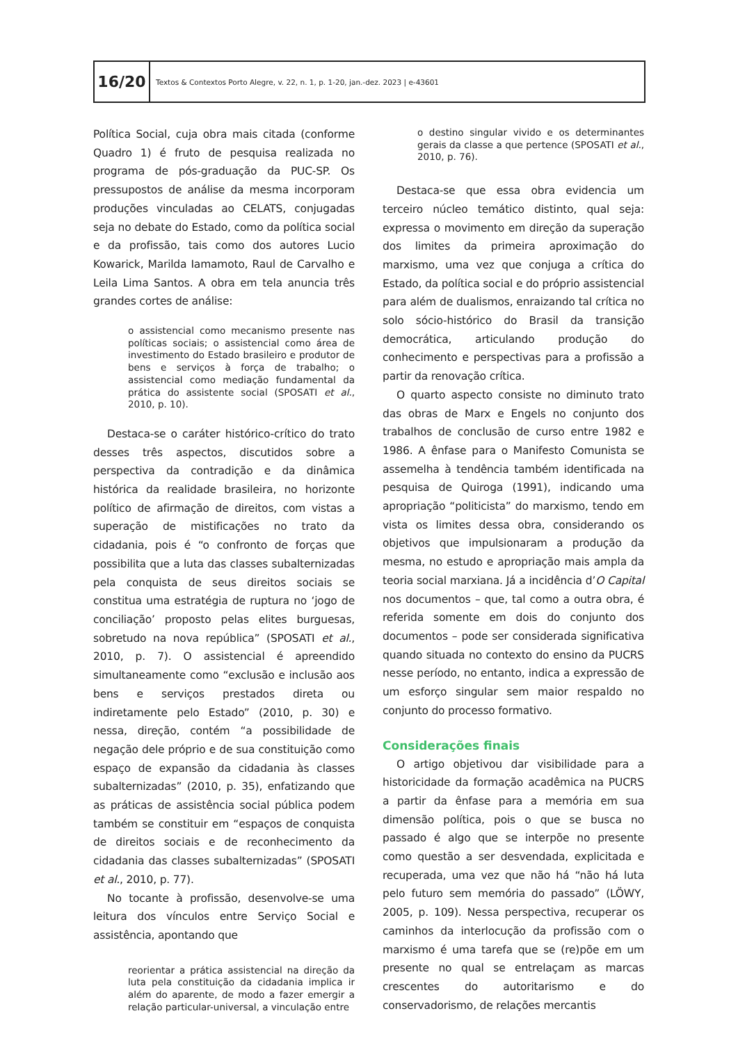16/20
Textos & Contextos Porto Alegre, v. 22, n. 1, p. 1-20, jan.-dez. 2023 | e-43601
Política Social, cuja obra mais citada (conforme Quadro 1) é fruto de pesquisa realizada no programa de pós-graduação da PUC-SP. Os pressupostos de análise da mesma incorporam produções vinculadas ao CELATS, conjugadas seja no debate do Estado, como da política social e da profissão, tais como dos autores Lucio Kowarick, Marilda Iamamoto, Raul de Carvalho e Leila Lima Santos. A obra em tela anuncia três grandes cortes de análise:
o assistencial como mecanismo presente nas políticas sociais; o assistencial como área de investimento do Estado brasileiro e produtor de bens e serviços à força de trabalho; o assistencial como mediação fundamental da prática do assistente social (SPOSATI et al., 2010, p. 10).
Destaca-se o caráter histórico-crítico do trato desses três aspectos, discutidos sobre a perspectiva da contradição e da dinâmica histórica da realidade brasileira, no horizonte político de afirmação de direitos, com vistas a superação de mistificações no trato da cidadania, pois é “o confronto de forças que possibilita que a luta das classes subalternizadas pela conquista de seus direitos sociais se constitua uma estratégia de ruptura no ‘jogo de conciliação’ proposto pelas elites burguesas, sobretudo na nova república” (SPOSATI et al., 2010, p. 7). O assistencial é apreendido simultaneamente como “exclusão e inclusão aos bens e serviços prestados direta ou indiretamente pelo Estado” (2010, p. 30) e nessa, direção, contém “a possibilidade de negação dele próprio e de sua constituição como espaço de expansão da cidadania às classes subalternizadas” (2010, p. 35), enfatizando que as práticas de assistência social pública podem também se constituir em “espaços de conquista de direitos sociais e de reconhecimento da cidadania das classes subalternizadas” (SPOSATI et al., 2010, p. 77).
No tocante à profissão, desenvolve-se uma leitura dos vínculos entre Serviço Social e assistência, apontando que
reorientar a prática assistencial na direção da luta pela constituição da cidadania implica ir além do aparente, de modo a fazer emergir a relação particular-universal, a vinculação entre
o destino singular vivido e os determinantes gerais da classe a que pertence (SPOSATI et al., 2010, p. 76).
Destaca-se que essa obra evidencia um terceiro núcleo temático distinto, qual seja: expressa o movimento em direção da superação dos limites da primeira aproximação do marxismo, uma vez que conjuga a crítica do Estado, da política social e do próprio assistencial para além de dualismos, enraizando tal crítica no solo sócio-histórico do Brasil da transição democrática, articulando produção do conhecimento e perspectivas para a profissão a partir da renovação crítica.
O quarto aspecto consiste no diminuto trato das obras de Marx e Engels no conjunto dos trabalhos de conclusão de curso entre 1982 e 1986. A ênfase para o Manifesto Comunista se assemelha à tendência também identificada na pesquisa de Quiroga (1991), indicando uma apropriação “politicista” do marxismo, tendo em vista os limites dessa obra, considerando os objetivos que impulsionaram a produção da mesma, no estudo e apropriação mais ampla da teoria social marxiana. Já a incidência d’O Capital nos documentos – que, tal como a outra obra, é referida somente em dois do conjunto dos documentos – pode ser considerada significativa quando situada no contexto do ensino da PUCRS nesse período, no entanto, indica a expressão de um esforço singular sem maior respaldo no conjunto do processo formativo.
Considerações finais
O artigo objetivou dar visibilidade para a historicidade da formação acadêmica na PUCRS a partir da ênfase para a memória em sua dimensão política, pois o que se busca no passado é algo que se interpõe no presente como questão a ser desvendada, explicitada e recuperada, uma vez que não há “não há luta pelo futuro sem memória do passado” (LÖWY, 2005, p. 109). Nessa perspectiva, recuperar os caminhos da interlocução da profissão com o marxismo é uma tarefa que se (re)põe em um presente no qual se entrelaçam as marcas crescentes do autoritarismo e do conservadorismo, de relações mercantis